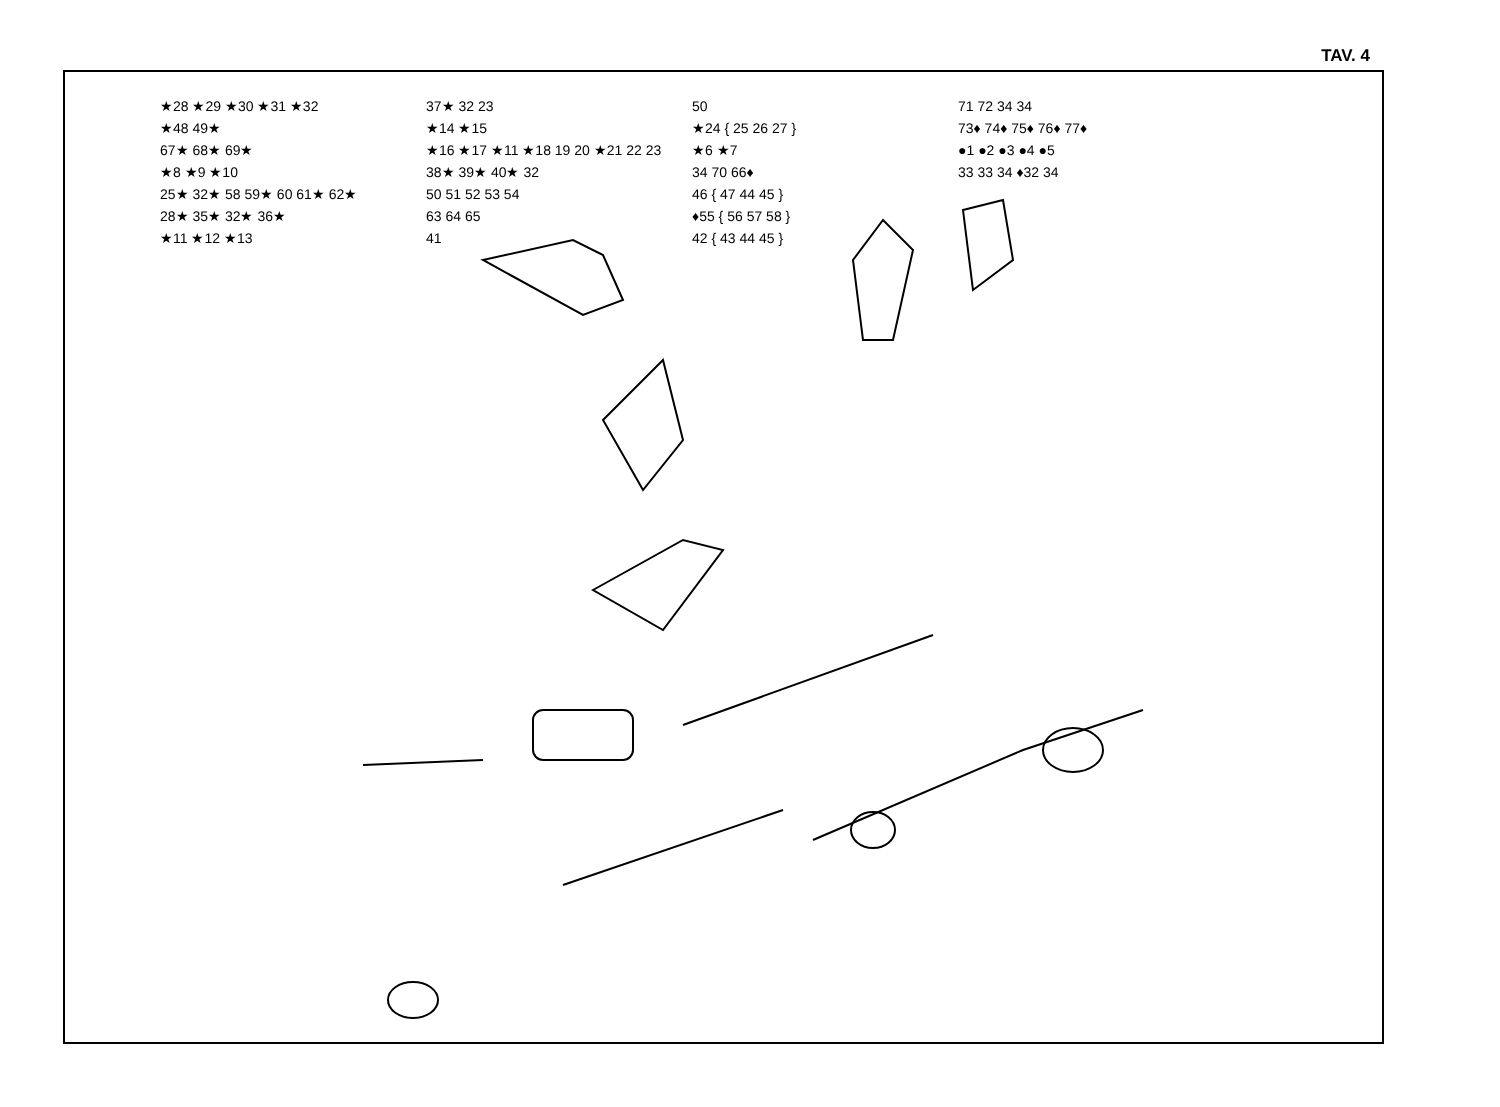TAV. 4
★28 ★29 ★30 ★31 ★32
★48 49★
67★ 68★ 69★
★8 ★9 ★10
25★ 32★ 58 59★ 60 61★ 62★
28★ 35★ 32★ 36★
★11 ★12 ★13
37★ 32 23
★14 ★15
★16 ★17 ★11 ★18 19 20 ★21 22 23
38★ 39★ 40★ 32
50 51 52 53 54
63 64 65
41
50
★24 { 25 26 27 }
★6 ★7
34 70 66♦
46 { 47 44 45 }
♦55 { 56 57 58 }
42 { 43 44 45 }
71 72 34 34
73♦ 74♦ 75♦ 76♦ 77♦
●1 ●2 ●3 ●4 ●5
33 33 34 ♦32 34